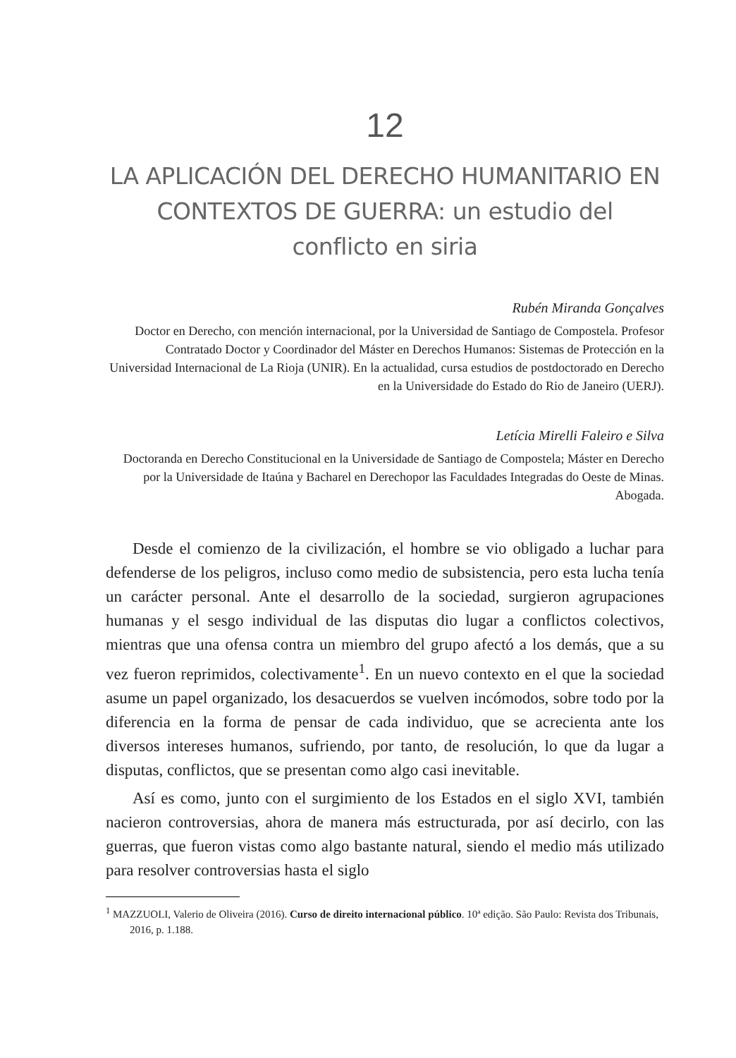12
LA APLICACIÓN DEL DERECHO HUMANITARIO EN CONTEXTOS DE GUERRA: un estudio del conflicto en siria
Rubén Miranda Gonçalves
Doctor en Derecho, con mención internacional, por la Universidad de Santiago de Compostela. Profesor Contratado Doctor y Coordinador del Máster en Derechos Humanos: Sistemas de Protección en la Universidad Internacional de La Rioja (UNIR). En la actualidad, cursa estudios de postdoctorado en Derecho en la Universidade do Estado do Rio de Janeiro (UERJ).
Letícia Mirelli Faleiro e Silva
Doctoranda en Derecho Constitucional en la Universidade de Santiago de Compostela; Máster en Derecho por la Universidade de Itaúna y Bacharel en Derechopor las Faculdades Integradas do Oeste de Minas. Abogada.
Desde el comienzo de la civilización, el hombre se vio obligado a luchar para defenderse de los peligros, incluso como medio de subsistencia, pero esta lucha tenía un carácter personal. Ante el desarrollo de la sociedad, surgieron agrupaciones humanas y el sesgo individual de las disputas dio lugar a conflictos colectivos, mientras que una ofensa contra un miembro del grupo afectó a los demás, que a su vez fueron reprimidos, colectivamente<sup>1</sup>. En un nuevo contexto en el que la sociedad asume un papel organizado, los desacuerdos se vuelven incómodos, sobre todo por la diferencia en la forma de pensar de cada individuo, que se acrecienta ante los diversos intereses humanos, sufriendo, por tanto, de resolución, lo que da lugar a disputas, conflictos, que se presentan como algo casi inevitable.
Así es como, junto con el surgimiento de los Estados en el siglo XVI, también nacieron controversias, ahora de manera más estructurada, por así decirlo, con las guerras, que fueron vistas como algo bastante natural, siendo el medio más utilizado para resolver controversias hasta el siglo
<sup>1</sup> MAZZUOLI, Valerio de Oliveira (2016). Curso de direito internacional público. 10ª edição. São Paulo: Revista dos Tribunais, 2016, p. 1.188.